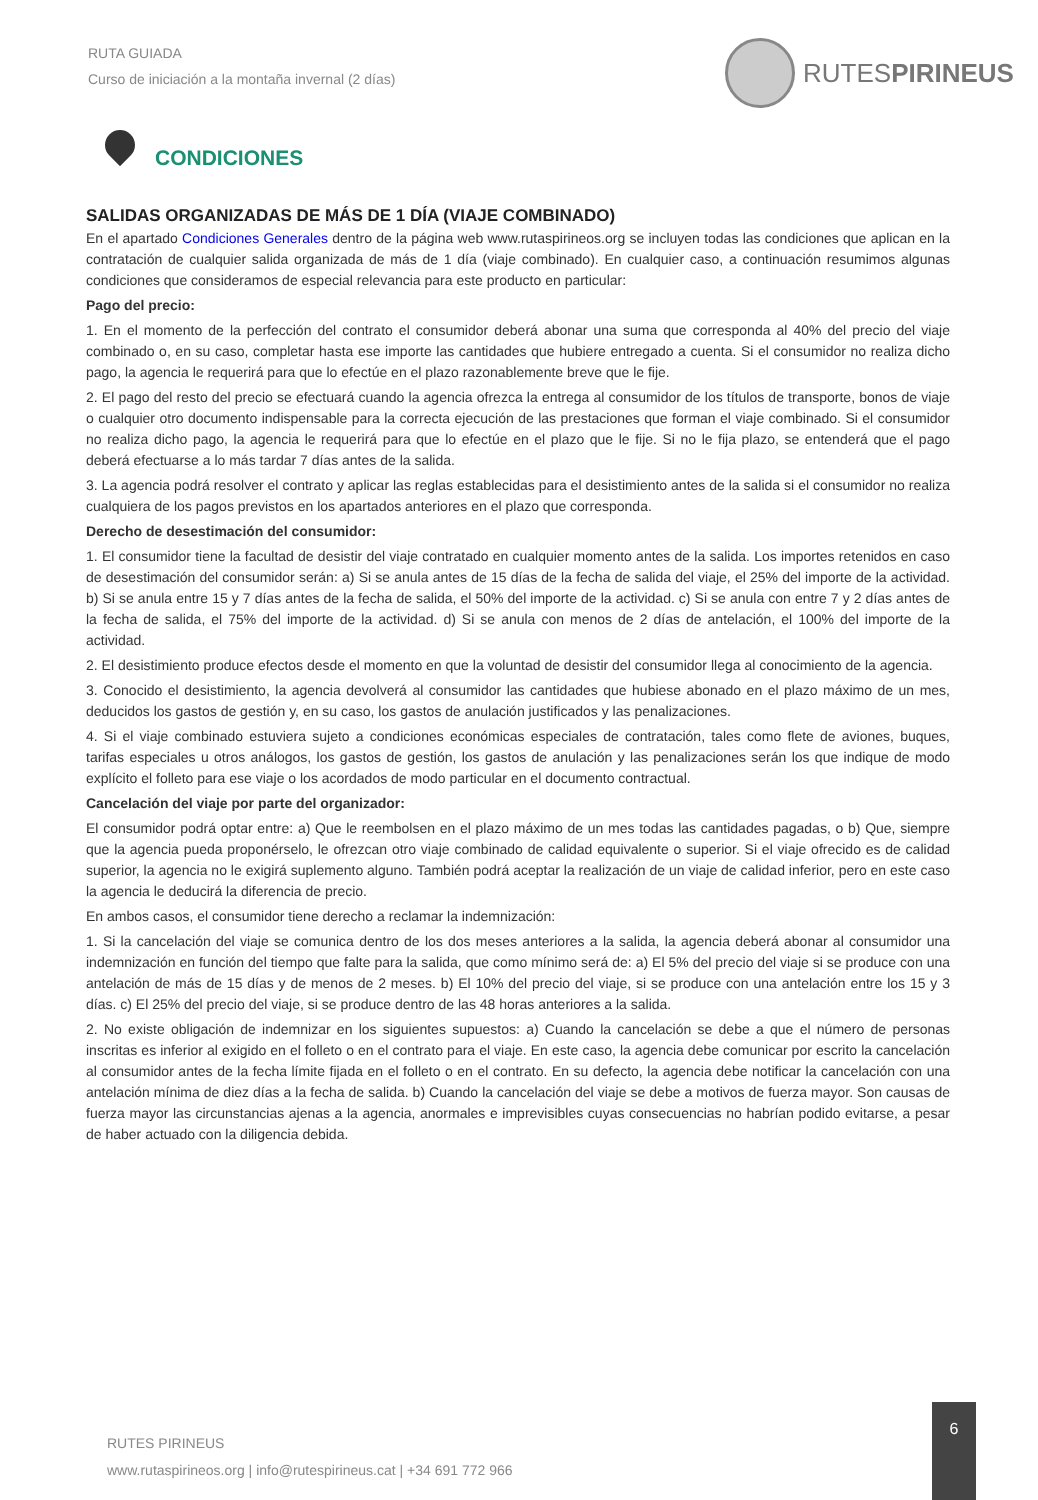RUTA GUIADA
Curso de iniciación a la montaña invernal (2 días)
RUTESPIRINEUS
CONDICIONES
SALIDAS ORGANIZADAS DE MÁS DE 1 DÍA (VIAJE COMBINADO)
En el apartado Condiciones Generales dentro de la página web www.rutaspirineos.org se incluyen todas las condiciones que aplican en la contratación de cualquier salida organizada de más de 1 día (viaje combinado). En cualquier caso, a continuación resumimos algunas condiciones que consideramos de especial relevancia para este producto en particular:
Pago del precio:
1. En el momento de la perfección del contrato el consumidor deberá abonar una suma que corresponda al 40% del precio del viaje combinado o, en su caso, completar hasta ese importe las cantidades que hubiere entregado a cuenta. Si el consumidor no realiza dicho pago, la agencia le requerirá para que lo efectúe en el plazo razonablemente breve que le fije.
2. El pago del resto del precio se efectuará cuando la agencia ofrezca la entrega al consumidor de los títulos de transporte, bonos de viaje o cualquier otro documento indispensable para la correcta ejecución de las prestaciones que forman el viaje combinado. Si el consumidor no realiza dicho pago, la agencia le requerirá para que lo efectúe en el plazo que le fije. Si no le fija plazo, se entenderá que el pago deberá efectuarse a lo más tardar 7 días antes de la salida.
3. La agencia podrá resolver el contrato y aplicar las reglas establecidas para el desistimiento antes de la salida si el consumidor no realiza cualquiera de los pagos previstos en los apartados anteriores en el plazo que corresponda.
Derecho de desestimación del consumidor:
1. El consumidor tiene la facultad de desistir del viaje contratado en cualquier momento antes de la salida. Los importes retenidos en caso de desestimación del consumidor serán: a) Si se anula antes de 15 días de la fecha de salida del viaje, el 25% del importe de la actividad. b) Si se anula entre 15 y 7 días antes de la fecha de salida, el 50% del importe de la actividad. c) Si se anula con entre 7 y 2 días antes de la fecha de salida, el 75% del importe de la actividad. d) Si se anula con menos de 2 días de antelación, el 100% del importe de la actividad.
2. El desistimiento produce efectos desde el momento en que la voluntad de desistir del consumidor llega al conocimiento de la agencia.
3. Conocido el desistimiento, la agencia devolverá al consumidor las cantidades que hubiese abonado en el plazo máximo de un mes, deducidos los gastos de gestión y, en su caso, los gastos de anulación justificados y las penalizaciones.
4. Si el viaje combinado estuviera sujeto a condiciones económicas especiales de contratación, tales como flete de aviones, buques, tarifas especiales u otros análogos, los gastos de gestión, los gastos de anulación y las penalizaciones serán los que indique de modo explícito el folleto para ese viaje o los acordados de modo particular en el documento contractual.
Cancelación del viaje por parte del organizador:
El consumidor podrá optar entre: a) Que le reembolsen en el plazo máximo de un mes todas las cantidades pagadas, o b) Que, siempre que la agencia pueda proponérselo, le ofrezcan otro viaje combinado de calidad equivalente o superior. Si el viaje ofrecido es de calidad superior, la agencia no le exigirá suplemento alguno. También podrá aceptar la realización de un viaje de calidad inferior, pero en este caso la agencia le deducirá la diferencia de precio.
En ambos casos, el consumidor tiene derecho a reclamar la indemnización:
1. Si la cancelación del viaje se comunica dentro de los dos meses anteriores a la salida, la agencia deberá abonar al consumidor una indemnización en función del tiempo que falte para la salida, que como mínimo será de: a) El 5% del precio del viaje si se produce con una antelación de más de 15 días y de menos de 2 meses. b) El 10% del precio del viaje, si se produce con una antelación entre los 15 y 3 días. c) El 25% del precio del viaje, si se produce dentro de las 48 horas anteriores a la salida.
2. No existe obligación de indemnizar en los siguientes supuestos: a) Cuando la cancelación se debe a que el número de personas inscritas es inferior al exigido en el folleto o en el contrato para el viaje. En este caso, la agencia debe comunicar por escrito la cancelación al consumidor antes de la fecha límite fijada en el folleto o en el contrato. En su defecto, la agencia debe notificar la cancelación con una antelación mínima de diez días a la fecha de salida. b) Cuando la cancelación del viaje se debe a motivos de fuerza mayor. Son causas de fuerza mayor las circunstancias ajenas a la agencia, anormales e imprevisibles cuyas consecuencias no habrían podido evitarse, a pesar de haber actuado con la diligencia debida.
RUTES PIRINEUS
www.rutaspirineos.org | info@rutespirineus.cat | +34 691 772 966
6